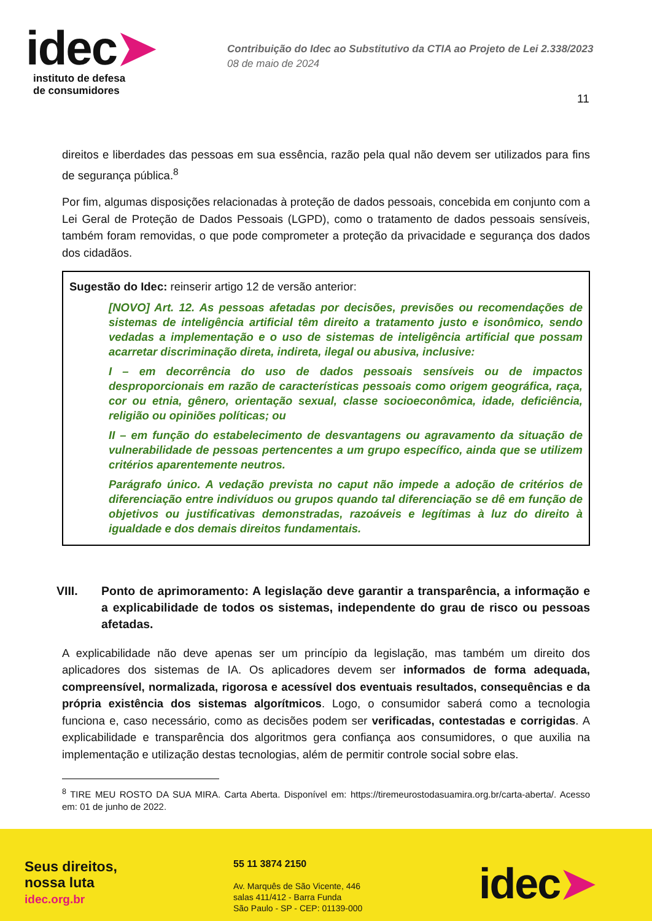idec➤
instituto de defesa
de consumidores
Contribuição do Idec ao Substitutivo da CTIA ao Projeto de Lei 2.338/2023
08 de maio de 2024
11
direitos e liberdades das pessoas em sua essência, razão pela qual não devem ser utilizados para fins de segurança pública.<sup>8</sup>
Por fim, algumas disposições relacionadas à proteção de dados pessoais, concebida em conjunto com a Lei Geral de Proteção de Dados Pessoais (LGPD), como o tratamento de dados pessoais sensíveis, também foram removidas, o que pode comprometer a proteção da privacidade e segurança dos dados dos cidadãos.
Sugestão do Idec: reinserir artigo 12 de versão anterior:
[NOVO] Art. 12. As pessoas afetadas por decisões, previsões ou recomendações de sistemas de inteligência artificial têm direito a tratamento justo e isonômico, sendo vedadas a implementação e o uso de sistemas de inteligência artificial que possam acarretar discriminação direta, indireta, ilegal ou abusiva, inclusive:
I – em decorrência do uso de dados pessoais sensíveis ou de impactos desproporcionais em razão de características pessoais como origem geográfica, raça, cor ou etnia, gênero, orientação sexual, classe socioeconômica, idade, deficiência, religião ou opiniões políticas; ou
II – em função do estabelecimento de desvantagens ou agravamento da situação de vulnerabilidade de pessoas pertencentes a um grupo específico, ainda que se utilizem critérios aparentemente neutros.
Parágrafo único. A vedação prevista no caput não impede a adoção de critérios de diferenciação entre indivíduos ou grupos quando tal diferenciação se dê em função de objetivos ou justificativas demonstradas, razoáveis e legítimas à luz do direito à igualdade e dos demais direitos fundamentais.
VIII. Ponto de aprimoramento: A legislação deve garantir a transparência, a informação e a explicabilidade de todos os sistemas, independente do grau de risco ou pessoas afetadas.
A explicabilidade não deve apenas ser um princípio da legislação, mas também um direito dos aplicadores dos sistemas de IA. Os aplicadores devem ser informados de forma adequada, compreensível, normalizada, rigorosa e acessível dos eventuais resultados, consequências e da própria existência dos sistemas algorítmicos. Logo, o consumidor saberá como a tecnologia funciona e, caso necessário, como as decisões podem ser verificadas, contestadas e corrigidas. A explicabilidade e transparência dos algoritmos gera confiança aos consumidores, o que auxilia na implementação e utilização destas tecnologias, além de permitir controle social sobre elas.
<sup>8</sup> TIRE MEU ROSTO DA SUA MIRA. Carta Aberta. Disponível em: https://tiremeurostodasuamira.org.br/carta-aberta/. Acesso em: 01 de junho de 2022.
Seus direitos,
nossa luta
idec.org.br
55 11 3874 2150
Av. Marquês de São Vicente, 446
salas 411/412 - Barra Funda
São Paulo - SP - CEP: 01139-000
idec➤